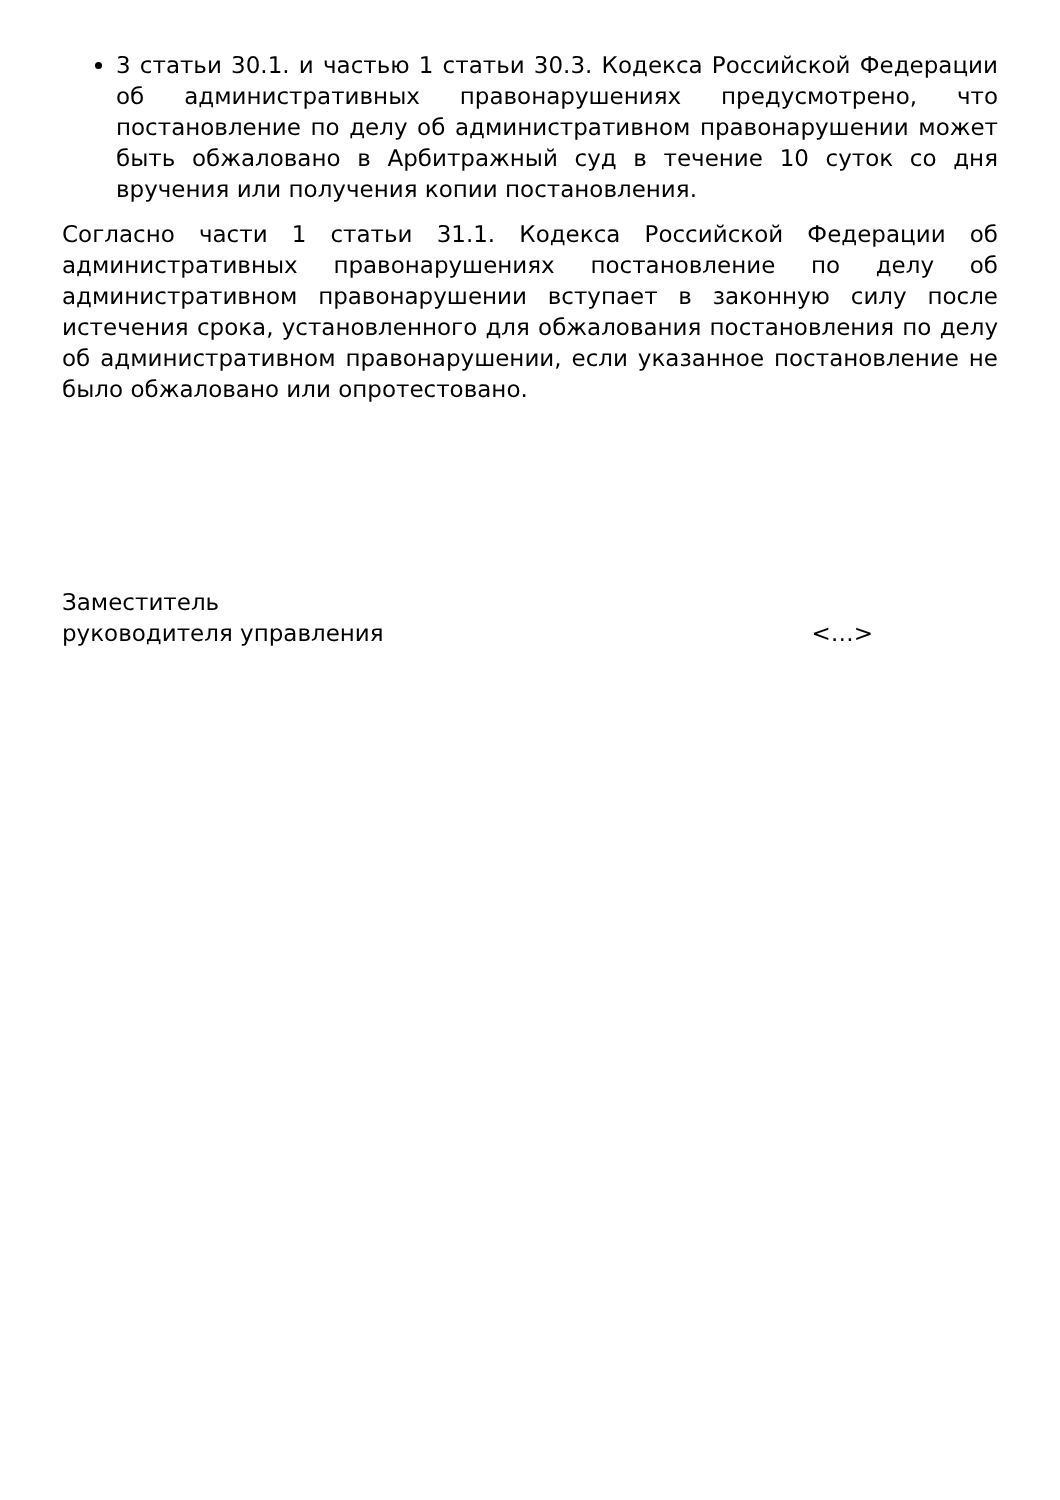3 статьи 30.1. и частью 1 статьи 30.3. Кодекса Российской Федерации об административных правонарушениях предусмотрено, что постановление по делу об административном правонарушении может быть обжаловано в Арбитражный суд в течение 10 суток со дня вручения или получения копии постановления.
Согласно части 1 статьи 31.1. Кодекса Российской Федерации об административных правонарушениях постановление по делу об административном правонарушении вступает в законную силу после истечения срока, установленного для обжалования постановления по делу об административном правонарушении, если указанное постановление не было обжаловано или опротестовано.
Заместитель
руководителя управления
<…>